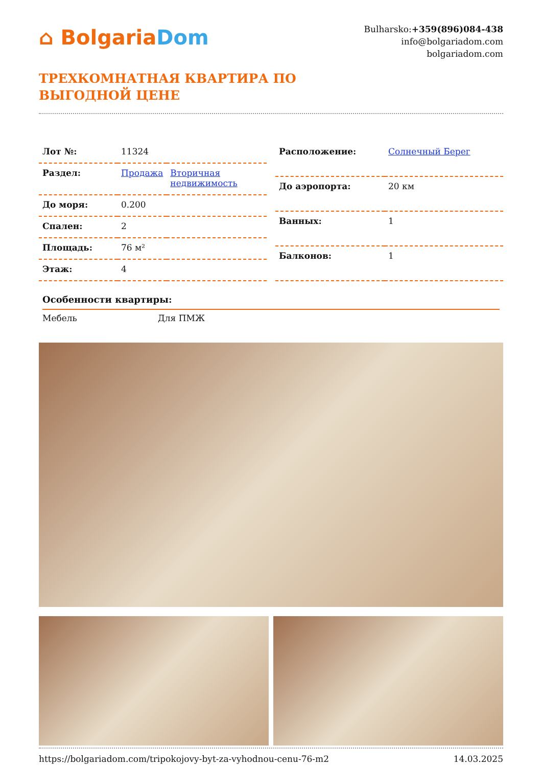⌂ BolgariaDom
Bulharsko:+359(896)084-438
info@bolgariadom.com
bolgariadom.com
ТРЕХКОМНАТНАЯ КВАРТИРА ПО
ВЫГОДНОЙ ЦЕНЕ
| Лот №: | 11324 | |
| Раздел: | Продажа | Вторичная недвижимость |
| До моря: | 0.200 | |
| Спален: | 2 | |
| Площадь: | 76 м² | |
| Этаж: | 4 | |
| Расположение: | Солнечный Берег |
| До аэропорта: | 20 км |
| Ванных: | 1 |
| Балконов: | 1 |
Особенности квартиры:
Мебель Для ПМЖ
https://bolgariadom.com/tripokojovy-byt-za-vyhodnou-cenu-76-m2 14.03.2025